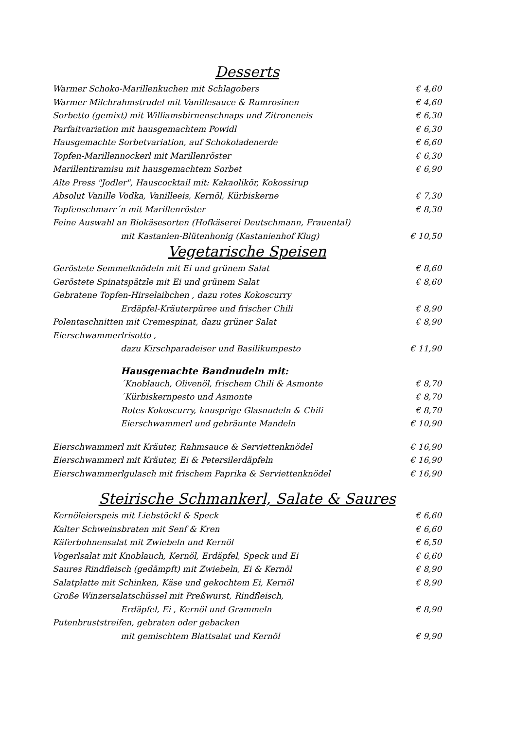Desserts
Warmer Schoko-Marillenkuchen mit Schlagobers € 4,60
Warmer Milchrahmstrudel mit Vanillesauce & Rumrosinen € 4,60
Sorbetto (gemixt) mit Williamsbirnenschnaps und Zitroneneis € 6,30
Parfaitvariation mit hausgemachtem Powidl € 6,30
Hausgemachte Sorbetvariation, auf Schokoladenerde € 6,60
Topfen-Marillennockerl mit Marillenröster € 6,30
Marillentiramisu mit hausgemachtem Sorbet € 6,90
Alte Press "Jodler", Hauscocktail mit: Kakaolikör, Kokossirup
Absolut Vanille Vodka, Vanilleeis, Kernöl, Kürbiskerne € 7,30
Topfenschmarr´n mit Marillenröster € 8,30
Feine Auswahl an Biokäsesorten (Hofkäserei Deutschmann, Frauental)
mit Kastanien-Blütenhonig (Kastanienhof Klug) € 10,50
Vegetarische Speisen
Geröstete Semmelknödeln mit Ei und grünem Salat € 8,60
Geröstete Spinatspätzle mit Ei und grünem Salat € 8,60
Gebratene Topfen-Hirselaibchen , dazu rotes Kokoscurry
Erdäpfel-Kräuterpüree und frischer Chili € 8,90
Polentaschnitten mit Cremespinat, dazu grüner Salat € 8,90
Eierschwammerlrisotto ,
dazu Kirschparadeiser und Basilikumpesto € 11,90
Hausgemachte Bandnudeln mit:
´Knoblauch, Olivenöl, frischem Chili & Asmonte € 8,70
´Kürbiskernpesto und Asmonte € 8,70
Rotes Kokoscurry, knusprige Glasnudeln & Chili € 8,70
Eierschwammerl und gebräunte Mandeln € 10,90
Eierschwammerl mit Kräuter, Rahmsauce & Serviettenknödel € 16,90
Eierschwammerl mit Kräuter, Ei & Petersilerdäpfeln € 16,90
Eierschwammerlgulasch mit frischem Paprika & Serviettenknödel € 16,90
Steirische Schmankerl, Salate & Saures
Kernöleierspeis mit Liebstöckl & Speck € 6,60
Kalter Schweinsbraten mit Senf & Kren € 6,60
Käferbohnensalat mit Zwiebeln und Kernöl € 6,50
Vogerlsalat mit Knoblauch, Kernöl, Erdäpfel, Speck und Ei € 6,60
Saures Rindfleisch (gedämpft) mit Zwiebeln, Ei & Kernöl € 8,90
Salatplatte mit Schinken, Käse und gekochtem Ei, Kernöl € 8,90
Große Winzersalatschüssel mit Preßwurst, Rindfleisch,
Erdäpfel, Ei , Kernöl und Grammeln € 8,90
Putenbruststreifen, gebraten oder gebacken
mit gemischtem Blattsalat und Kernöl € 9,90